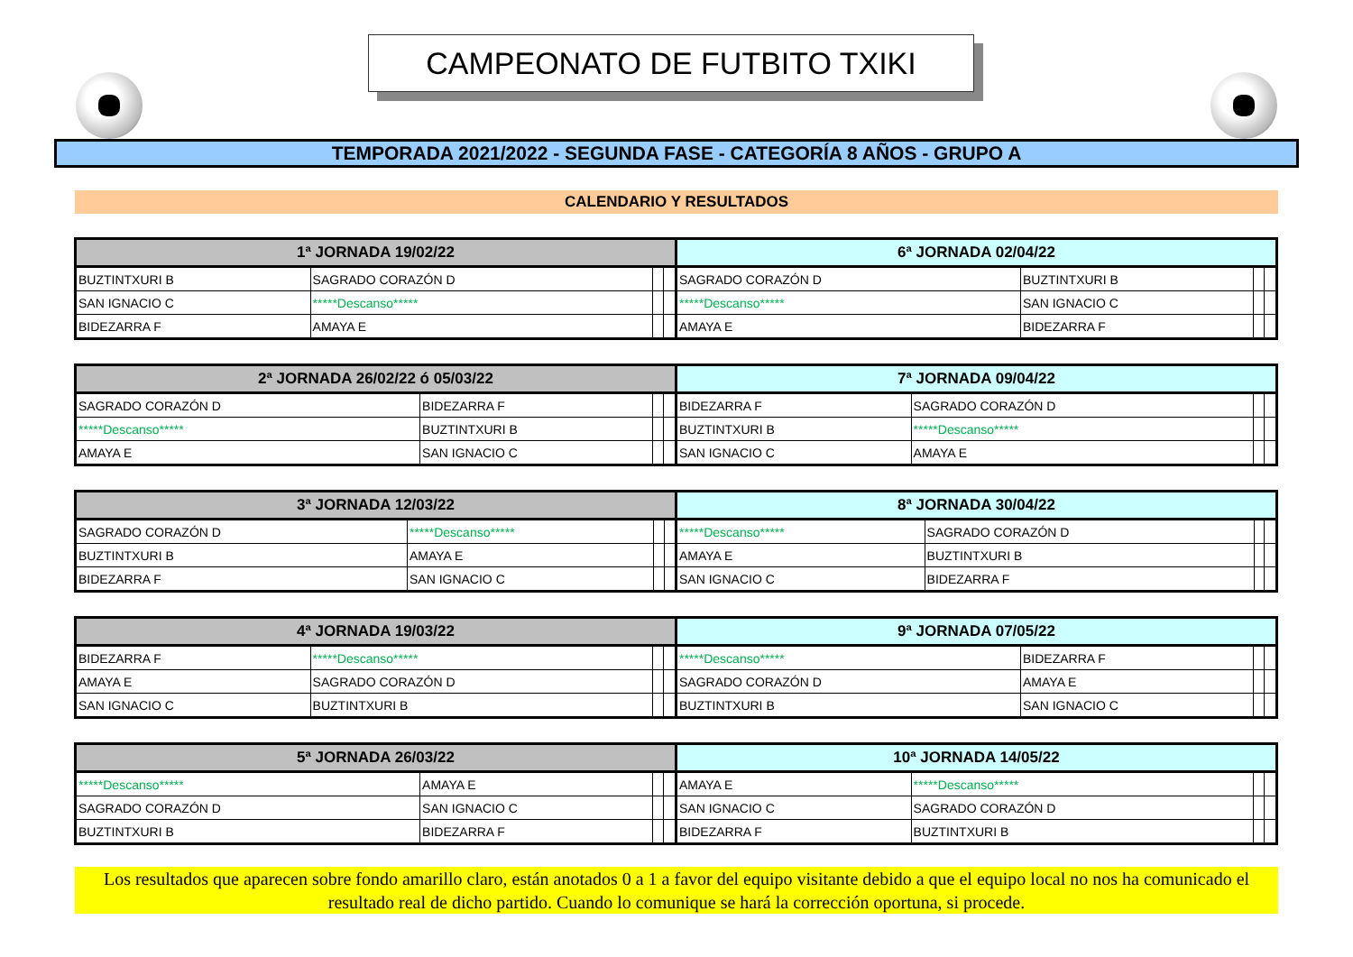CAMPEONATO DE FUTBITO TXIKI
TEMPORADA 2021/2022 - SEGUNDA FASE - CATEGORÍA 8 AÑOS - GRUPO A
CALENDARIO Y RESULTADOS
| 1ª JORNADA 19/02/22 | | | | 6ª JORNADA 02/04/22 | | | |
| --- | --- | --- | --- | --- | --- | --- | --- |
| BUZTINTXURI B | SAGRADO CORAZÓN D | | | SAGRADO CORAZÓN D | BUZTINTXURI B | | |
| SAN IGNACIO C | *****Descanso***** | | | *****Descanso***** | SAN IGNACIO C | | |
| BIDEZARRA F | AMAYA E | | | AMAYA E | BIDEZARRA F | | |
| 2ª JORNADA 26/02/22 ó 05/03/22 | | | | 7ª JORNADA 09/04/22 | | | |
| --- | --- | --- | --- | --- | --- | --- | --- |
| SAGRADO CORAZÓN D | BIDEZARRA F | | | BIDEZARRA F | SAGRADO CORAZÓN D | | |
| *****Descanso***** | BUZTINTXURI B | | | BUZTINTXURI B | *****Descanso***** | | |
| AMAYA E | SAN IGNACIO C | | | SAN IGNACIO C | AMAYA E | | |
| 3ª JORNADA 12/03/22 | | | | 8ª JORNADA 30/04/22 | | | |
| --- | --- | --- | --- | --- | --- | --- | --- |
| SAGRADO CORAZÓN D | *****Descanso***** | | | *****Descanso***** | SAGRADO CORAZÓN D | | |
| BUZTINTXURI B | AMAYA E | | | AMAYA E | BUZTINTXURI B | | |
| BIDEZARRA F | SAN IGNACIO C | | | SAN IGNACIO C | BIDEZARRA F | | |
| 4ª JORNADA 19/03/22 | | | | 9ª JORNADA 07/05/22 | | | |
| --- | --- | --- | --- | --- | --- | --- | --- |
| BIDEZARRA F | *****Descanso***** | | | *****Descanso***** | BIDEZARRA F | | |
| AMAYA E | SAGRADO CORAZÓN D | | | SAGRADO CORAZÓN D | AMAYA E | | |
| SAN IGNACIO C | BUZTINTXURI B | | | BUZTINTXURI B | SAN IGNACIO C | | |
| 5ª JORNADA 26/03/22 | | | | 10ª JORNADA 14/05/22 | | | |
| --- | --- | --- | --- | --- | --- | --- | --- |
| *****Descanso***** | AMAYA E | | | AMAYA E | *****Descanso***** | | |
| SAGRADO CORAZÓN D | SAN IGNACIO C | | | SAN IGNACIO C | SAGRADO CORAZÓN D | | |
| BUZTINTXURI B | BIDEZARRA F | | | BIDEZARRA F | BUZTINTXURI B | | |
Los resultados que aparecen sobre fondo amarillo claro, están anotados 0 a 1 a favor del equipo visitante debido a que el equipo local no nos ha comunicado el resultado real de dicho partido. Cuando lo comunique se hará la corrección oportuna, si procede.